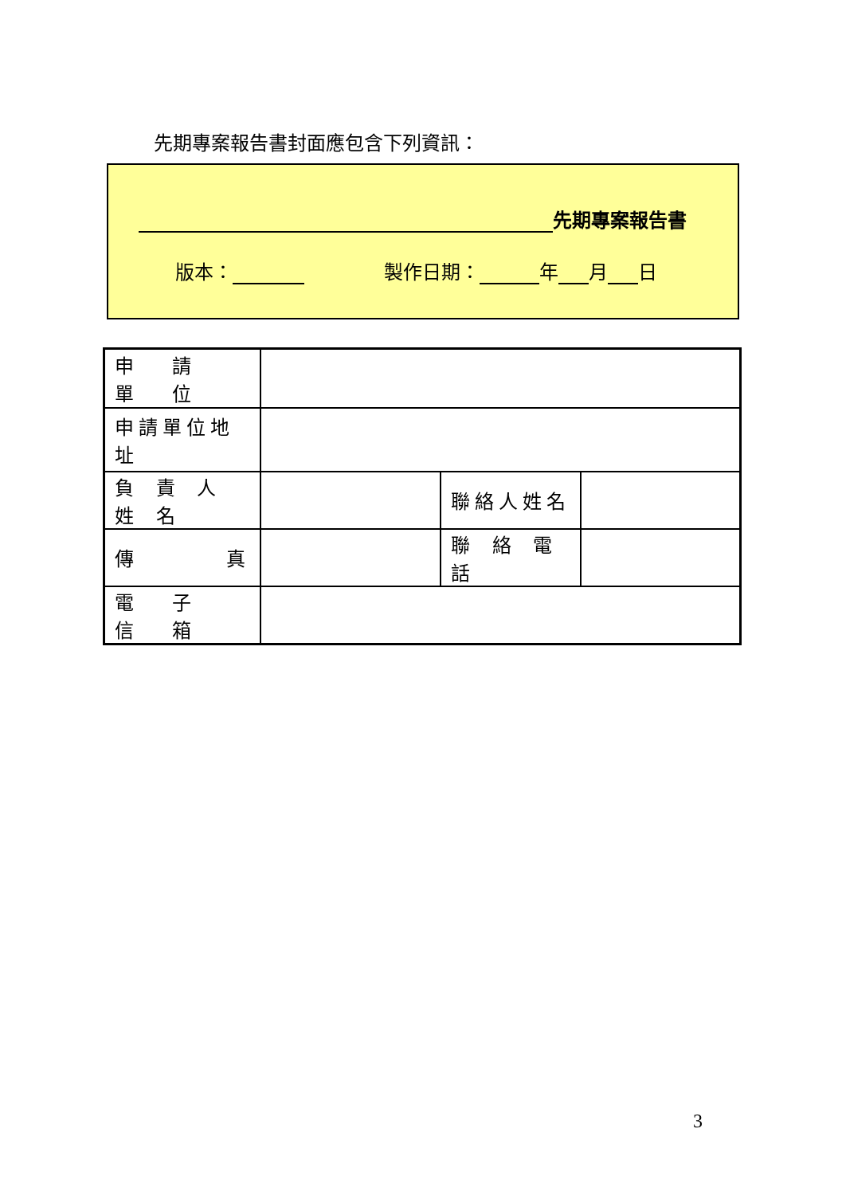先期專案報告書封面應包含下列資訊：
先期專案報告書
版本： 製作日期： 年 月 日
| 申 請 單 位 | | | |
| 申請單位地址 | | | |
| 負 責 人 姓 名 | | 聯絡人姓名 | |
| 傳 真 | | 聯 絡 電 話 | |
| 電 子 信 箱 | | | |
3